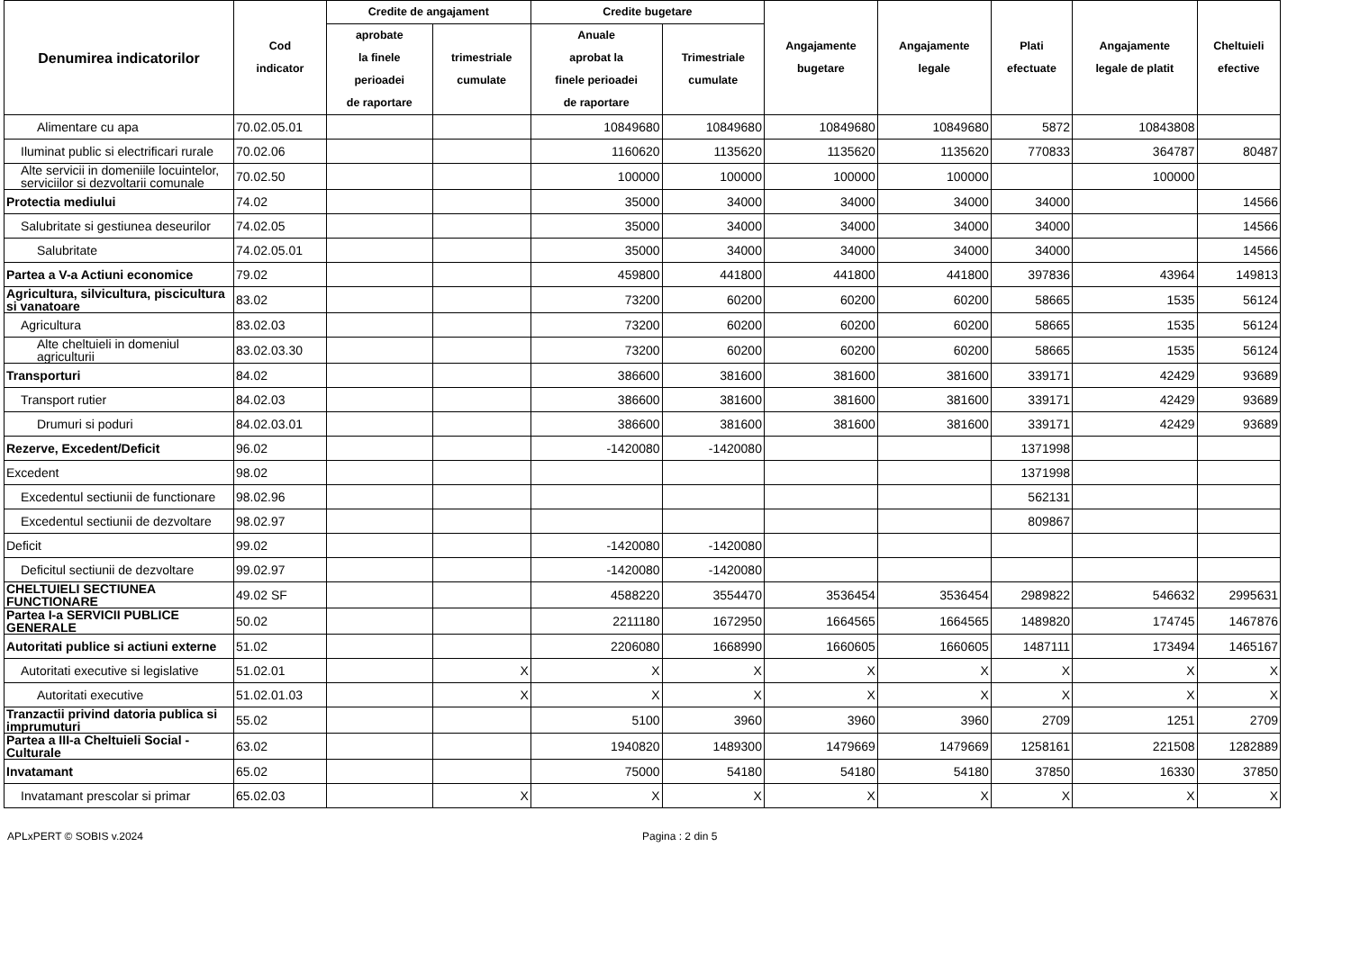| Denumirea indicatorilor | Cod indicator | Credite de angajament | | Credite bugetare | | Angajamente bugetare | Angajamente legale | Plati efectuate | Angajamente legale de platit | Cheltuieli efective |
| --- | --- | --- | --- | --- | --- | --- | --- | --- | --- | --- |
| | | aprobate la finele perioadei de raportare | trimestriale cumulate | Anuale aprobat la finele perioadei de raportare | Trimestriale cumulate | | | | | |
| Alimentare cu apa | 70.02.05.01 | | | 10849680 | 10849680 | 10849680 | 10849680 | 5872 | 10843808 | |
| Iluminat public si electrificari rurale | 70.02.06 | | | 1160620 | 1135620 | 1135620 | 1135620 | 770833 | 364787 | 80487 |
| Alte servicii in domeniile locuintelor, serviciilor si dezvoltarii comunale | 70.02.50 | | | 100000 | 100000 | 100000 | 100000 | | 100000 | |
| Protectia mediului | 74.02 | | | 35000 | 34000 | 34000 | 34000 | 34000 | | 14566 |
| Salubritate si gestiunea deseurilor | 74.02.05 | | | 35000 | 34000 | 34000 | 34000 | 34000 | | 14566 |
| Salubritate | 74.02.05.01 | | | 35000 | 34000 | 34000 | 34000 | 34000 | | 14566 |
| Partea a V-a Actiuni economice | 79.02 | | | 459800 | 441800 | 441800 | 441800 | 397836 | 43964 | 149813 |
| Agricultura, silvicultura, piscicultura si vanatoare | 83.02 | | | 73200 | 60200 | 60200 | 60200 | 58665 | 1535 | 56124 |
| Agricultura | 83.02.03 | | | 73200 | 60200 | 60200 | 60200 | 58665 | 1535 | 56124 |
| Alte cheltuieli in domeniul agriculturii | 83.02.03.30 | | | 73200 | 60200 | 60200 | 60200 | 58665 | 1535 | 56124 |
| Transporturi | 84.02 | | | 386600 | 381600 | 381600 | 381600 | 339171 | 42429 | 93689 |
| Transport rutier | 84.02.03 | | | 386600 | 381600 | 381600 | 381600 | 339171 | 42429 | 93689 |
| Drumuri si poduri | 84.02.03.01 | | | 386600 | 381600 | 381600 | 381600 | 339171 | 42429 | 93689 |
| Rezerve, Excedent/Deficit | 96.02 | | | -1420080 | -1420080 | | | 1371998 | | |
| Excedent | 98.02 | | | | | | | 1371998 | | |
| Excedentul sectiunii de functionare | 98.02.96 | | | | | | | 562131 | | |
| Excedentul sectiunii de dezvoltare | 98.02.97 | | | | | | | 809867 | | |
| Deficit | 99.02 | | | -1420080 | -1420080 | | | | | |
| Deficitul sectiunii de dezvoltare | 99.02.97 | | | -1420080 | -1420080 | | | | | |
| CHELTUIELI SECTIUNEA FUNCTIONARE | 49.02 SF | | | 4588220 | 3554470 | 3536454 | 3536454 | 2989822 | 546632 | 2995631 |
| Partea I-a SERVICII PUBLICE GENERALE | 50.02 | | | 2211180 | 1672950 | 1664565 | 1664565 | 1489820 | 174745 | 1467876 |
| Autoritati publice si actiuni externe | 51.02 | | | 2206080 | 1668990 | 1660605 | 1660605 | 1487111 | 173494 | 1465167 |
| Autoritati executive si legislative | 51.02.01 | | X | X | X | X | X | X | X | X |
| Autoritati executive | 51.02.01.03 | | X | X | X | X | X | X | X | X |
| Tranzactii privind datoria publica si imprumuturi | 55.02 | | | 5100 | 3960 | 3960 | 3960 | 2709 | 1251 | 2709 |
| Partea a III-a Cheltuieli Social - Culturale | 63.02 | | | 1940820 | 1489300 | 1479669 | 1479669 | 1258161 | 221508 | 1282889 |
| Invatamant | 65.02 | | | 75000 | 54180 | 54180 | 54180 | 37850 | 16330 | 37850 |
| Invatamant prescolar si primar | 65.02.03 | | X | X | X | X | X | X | X | X |
APLxPERT © SOBIS v.2024 Pagina : 2 din 5